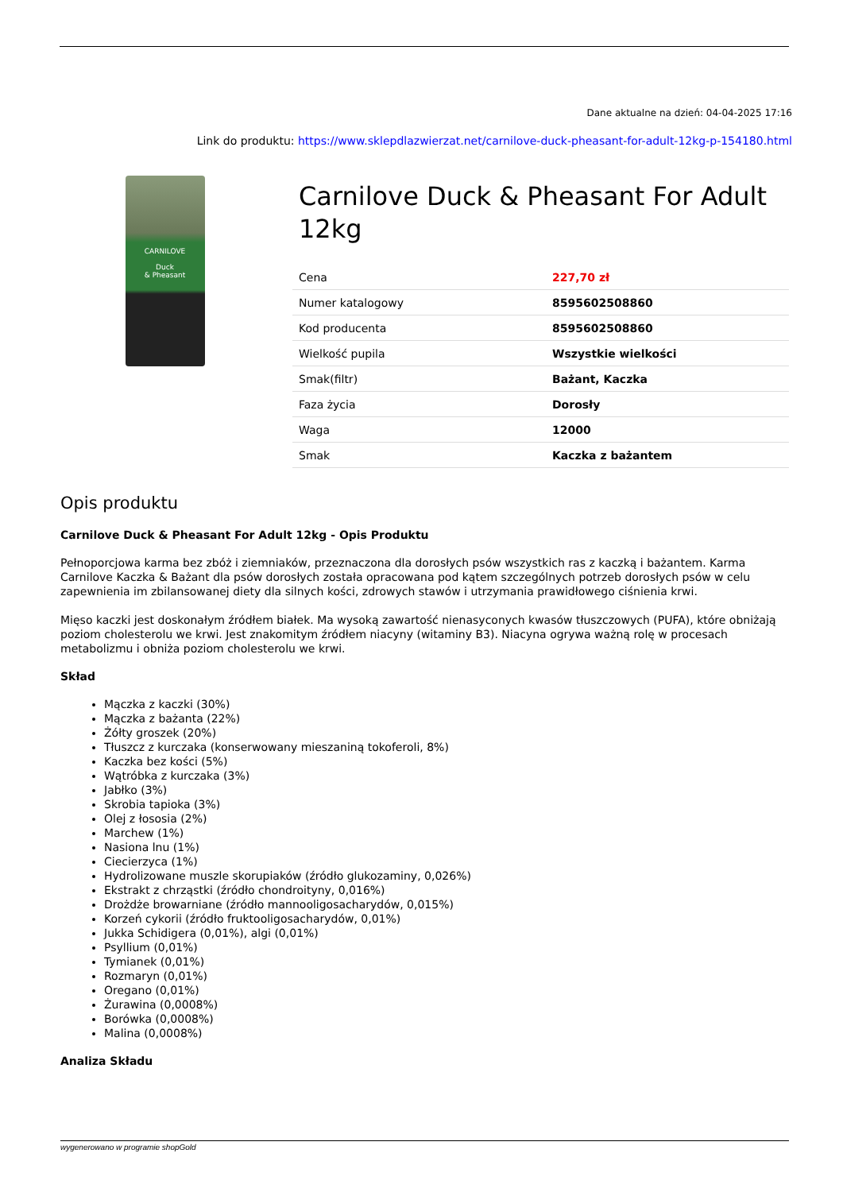Dane aktualne na dzień: 04-04-2025 17:16
Link do produktu: https://www.sklepdlazwierzat.net/carnilove-duck-pheasant-for-adult-12kg-p-154180.html
CARNILOVE
Duck
& Pheasant
Carnilove Duck & Pheasant For Adult 12kg
| Cena | 227,70 zł |
| Numer katalogowy | 8595602508860 |
| Kod producenta | 8595602508860 |
| Wielkość pupila | Wszystkie wielkości |
| Smak(filtr) | Bażant, Kaczka |
| Faza życia | Dorosły |
| Waga | 12000 |
| Smak | Kaczka z bażantem |
Opis produktu
Carnilove Duck & Pheasant For Adult 12kg - Opis Produktu
Pełnoporcjowa karma bez zbóż i ziemniaków, przeznaczona dla dorosłych psów wszystkich ras z kaczką i bażantem. Karma Carnilove Kaczka & Bażant dla psów dorosłych została opracowana pod kątem szczególnych potrzeb dorosłych psów w celu zapewnienia im zbilansowanej diety dla silnych kości, zdrowych stawów i utrzymania prawidłowego ciśnienia krwi.
Mięso kaczki jest doskonałym źródłem białek. Ma wysoką zawartość nienasyconych kwasów tłuszczowych (PUFA), które obniżają poziom cholesterolu we krwi. Jest znakomitym źródłem niacyny (witaminy B3). Niacyna ogrywa ważną rolę w procesach metabolizmu i obniża poziom cholesterolu we krwi.
Skład
Mączka z kaczki (30%)
Mączka z bażanta (22%)
Żółty groszek (20%)
Tłuszcz z kurczaka (konserwowany mieszaniną tokoferoli, 8%)
Kaczka bez kości (5%)
Wątróbka z kurczaka (3%)
Jabłko (3%)
Skrobia tapioka (3%)
Olej z łososia (2%)
Marchew (1%)
Nasiona lnu (1%)
Ciecierzyca (1%)
Hydrolizowane muszle skorupiaków (źródło glukozaminy, 0,026%)
Ekstrakt z chrząstki (źródło chondroityny, 0,016%)
Drożdże browarniane (źródło mannooligosacharydów, 0,015%)
Korzeń cykorii (źródło fruktooligosacharydów, 0,01%)
Jukka Schidigera (0,01%), algi (0,01%)
Psyllium (0,01%)
Tymianek (0,01%)
Rozmaryn (0,01%)
Oregano (0,01%)
Żurawina (0,0008%)
Borówka (0,0008%)
Malina (0,0008%)
Analiza Składu
wygenerowano w programie shopGold